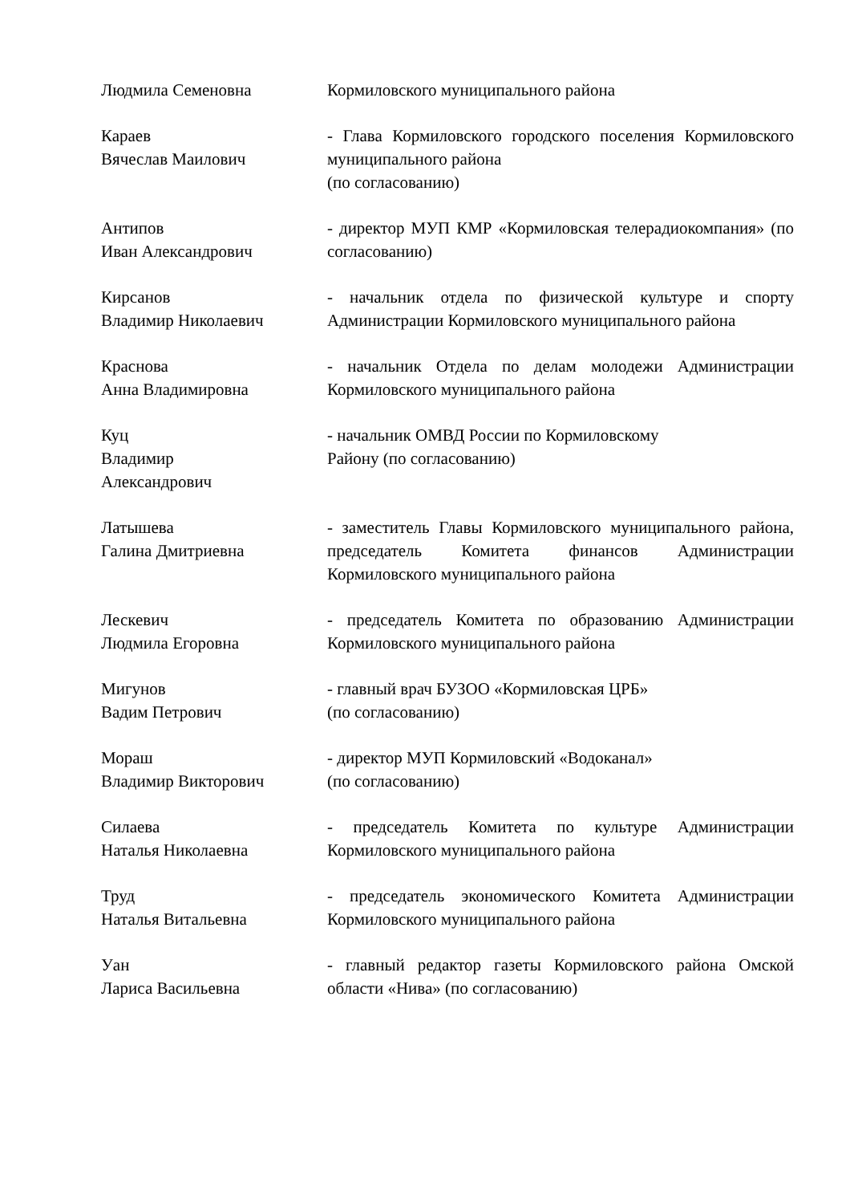| Людмила Семеновна | Кормиловского муниципального района |
| Караев Вячеслав Маилович | - Глава Кормиловского городского поселения Кормиловского муниципального района (по согласованию) |
| Антипов Иван Александрович | - директор МУП КМР «Кормиловская телерадиокомпания» (по согласованию) |
| Кирсанов Владимир Николаевич | - начальник отдела по физической культуре и спорту Администрации Кормиловского муниципального района |
| Краснова Анна Владимировна | - начальник Отдела по делам молодежи Администрации Кормиловского муниципального района |
| Куц Владимир Александрович | - начальник ОМВД России по Кормиловскому Району (по согласованию) |
| Латышева Галина Дмитриевна | - заместитель Главы Кормиловского муниципального района, председатель Комитета финансов Администрации Кормиловского муниципального района |
| Лескевич Людмила Егоровна | - председатель Комитета по образованию Администрации Кормиловского муниципального района |
| Мигунов Вадим Петрович | - главный врач БУЗОО «Кормиловская ЦРБ» (по согласованию) |
| Мораш Владимир Викторович | - директор МУП Кормиловский «Водоканал» (по согласованию) |
| Силаева Наталья Николаевна | - председатель Комитета по культуре Администрации Кормиловского муниципального района |
| Труд Наталья Витальевна | - председатель экономического Комитета Администрации Кормиловского муниципального района |
| Уан Лариса Васильевна | - главный редактор газеты Кормиловского района Омской области «Нива» (по согласованию) |